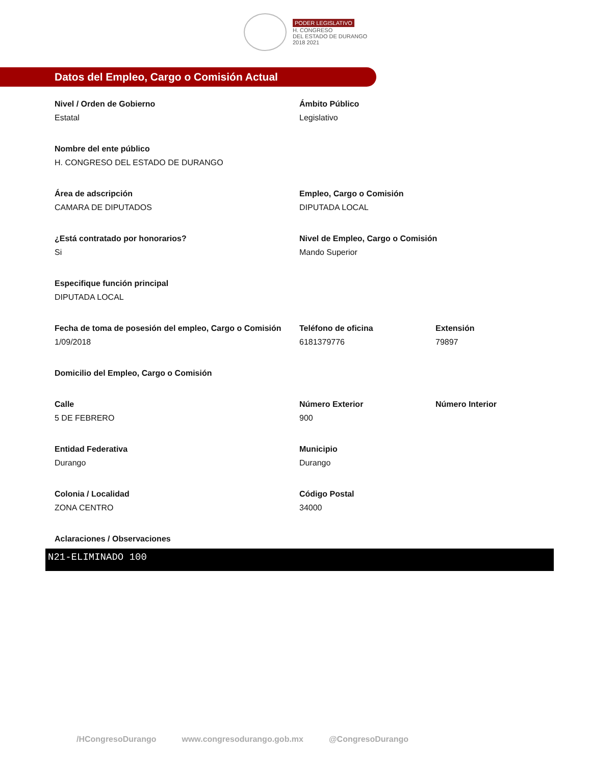PODER LEGISLATIVO
H. CONGRESO
DEL ESTADO DE DURANGO
2018 2021
Datos del Empleo, Cargo o Comisión Actual
Nivel / Orden de Gobierno
Estatal
Ámbito Público
Legislativo
Nombre del ente público
H. CONGRESO DEL ESTADO DE DURANGO
Área de adscripción
CAMARA DE DIPUTADOS
Empleo, Cargo o Comisión
DIPUTADA LOCAL
¿Está contratado por honorarios?
Si
Nivel de Empleo, Cargo o Comisión
Mando Superior
Especifique función principal
DIPUTADA LOCAL
Fecha de toma de posesión del empleo, Cargo o Comisión
1/09/2018
Teléfono de oficina
6181379776
Extensión
79897
Domicilio del Empleo, Cargo o Comisión
Calle
5 DE FEBRERO
Número Exterior
900
Número Interior
Entidad Federativa
Durango
Municipio
Durango
Colonia / Localidad
ZONA CENTRO
Código Postal
34000
Aclaraciones / Observaciones
N21-ELIMINADO 100
/HCongresoDurango www.congresodurango.gob.mx @CongresoDurango